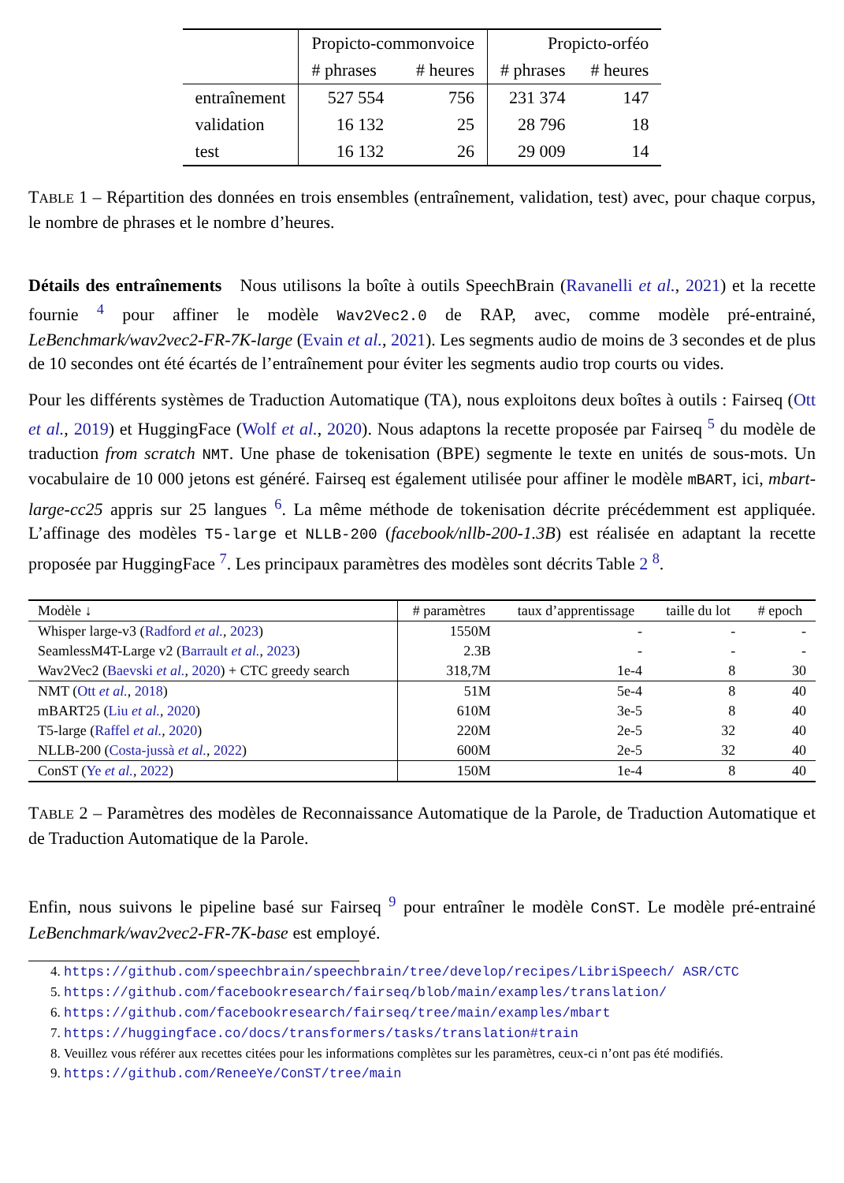| | Propicto-commonvoice | | Propicto-orféo | |
| --- | --- | --- | --- | --- |
| | # phrases | # heures | # phrases | # heures |
| entraînement | 527 554 | 756 | 231 374 | 147 |
| validation | 16 132 | 25 | 28 796 | 18 |
| test | 16 132 | 26 | 29 009 | 14 |
TABLE 1 – Répartition des données en trois ensembles (entraînement, validation, test) avec, pour chaque corpus, le nombre de phrases et le nombre d’heures.
Détails des entraînements Nous utilisons la boîte à outils SpeechBrain (Ravanelli et al., 2021) et la recette fournie <sup>4</sup> pour affiner le modèle Wav2Vec2.0 de RAP, avec, comme modèle pré-entrainé, LeBenchmark/wav2vec2-FR-7K-large (Evain et al., 2021). Les segments audio de moins de 3 secondes et de plus de 10 secondes ont été écartés de l’entraînement pour éviter les segments audio trop courts ou vides.
Pour les différents systèmes de Traduction Automatique (TA), nous exploitons deux boîtes à outils : Fairseq (Ott et al., 2019) et HuggingFace (Wolf et al., 2020). Nous adaptons la recette proposée par Fairseq <sup>5</sup> du modèle de traduction from scratch NMT. Une phase de tokenisation (BPE) segmente le texte en unités de sous-mots. Un vocabulaire de 10 000 jetons est généré. Fairseq est également utilisée pour affiner le modèle mBART, ici, mbart-large-cc25 appris sur 25 langues <sup>6</sup>. La même méthode de tokenisation décrite précédemment est appliquée. L’affinage des modèles T5-large et NLLB-200 (facebook/nllb-200-1.3B) est réalisée en adaptant la recette proposée par HuggingFace <sup>7</sup>. Les principaux paramètres des modèles sont décrits Table 2 <sup>8</sup>.
| Modèle ↓ | # paramètres | taux d’apprentissage | taille du lot | # epoch |
| --- | --- | --- | --- | --- |
| Whisper large-v3 ( Radford et al. , 2023 ) | 1550M | - | - | - |
| SeamlessM4T-Large v2 ( Barrault et al. , 2023 ) | 2.3B | - | - | - |
| Wav2Vec2 ( Baevski et al. , 2020 ) + CTC greedy search | 318,7M | 1e-4 | 8 | 30 |
| NMT ( Ott et al. , 2018 ) | 51M | 5e-4 | 8 | 40 |
| mBART25 ( Liu et al. , 2020 ) | 610M | 3e-5 | 8 | 40 |
| T5-large ( Raffel et al. , 2020 ) | 220M | 2e-5 | 32 | 40 |
| NLLB-200 ( Costa-jussà et al. , 2022 ) | 600M | 2e-5 | 32 | 40 |
| ConST ( Ye et al. , 2022 ) | 150M | 1e-4 | 8 | 40 |
TABLE 2 – Paramètres des modèles de Reconnaissance Automatique de la Parole, de Traduction Automatique et de Traduction Automatique de la Parole.
Enfin, nous suivons le pipeline basé sur Fairseq <sup>9</sup> pour entraîner le modèle ConST. Le modèle pré-entrainé LeBenchmark/wav2vec2-FR-7K-base est employé.
4. https://github.com/speechbrain/speechbrain/tree/develop/recipes/LibriSpeech/ ASR/CTC
5. https://github.com/facebookresearch/fairseq/blob/main/examples/translation/
6. https://github.com/facebookresearch/fairseq/tree/main/examples/mbart
7. https://huggingface.co/docs/transformers/tasks/translation#train
8. Veuillez vous référer aux recettes citées pour les informations complètes sur les paramètres, ceux-ci n’ont pas été modifiés.
9. https://github.com/ReneeYe/ConST/tree/main